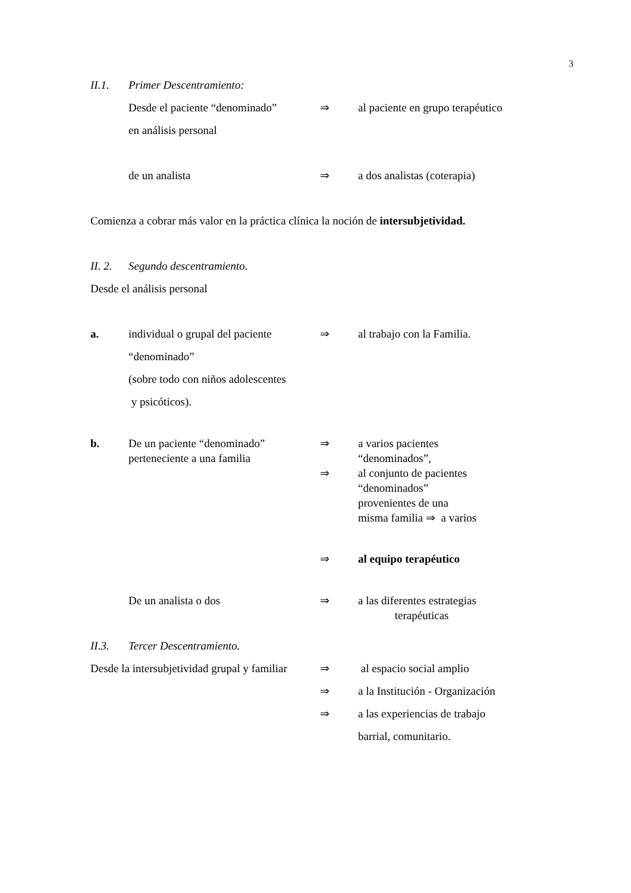3
II.1. Primer Descentramiento:
Desde el paciente “denominado”
en análisis personal ⇒ al paciente en grupo terapéutico
de un analista ⇒ a dos analistas (coterapia)
Comienza a cobrar más valor en la práctica clínica la noción de intersubjetividad.
II. 2. Segundo descentramiento.
Desde el análisis personal
a. individual o grupal del paciente
“denominado”
(sobre todo con niños adolescentes
y psicóticos). ⇒ al trabajo con la Familia.
b. De un paciente “denominado”
perteneciente a una familia ⇒
⇒ a varios pacientes
“denominados”,
al conjunto de pacientes
“denominados”
provenientes de una
misma familia ⇒ a varios
⇒ al equipo terapéutico
De un analista o dos ⇒ a las diferentes estrategias
terapéuticas
II.3. Tercer Descentramiento.
Desde la intersubjetividad grupal y familiar ⇒ al espacio social amplio
⇒
⇒ a la Institución - Organización
a las experiencias de trabajo
barrial, comunitario.